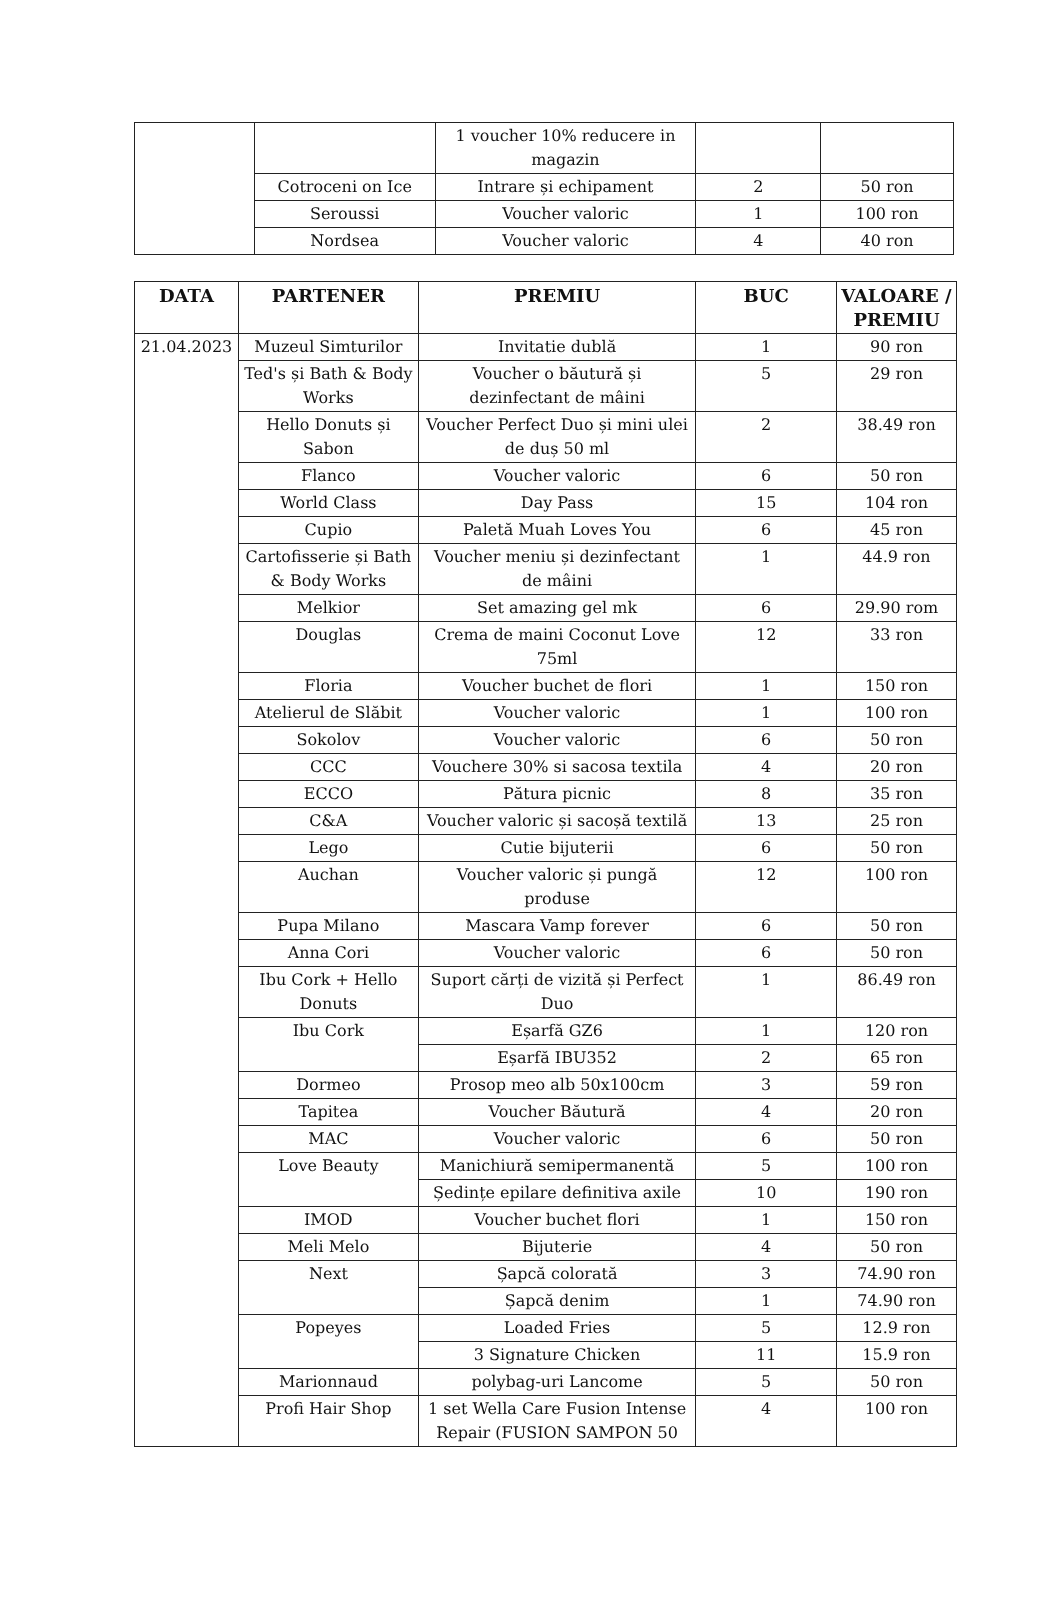| | | 1 voucher 10% reducere in magazin | | |
| | Cotroceni on Ice | Intrare și echipament | 2 | 50 ron |
| | Seroussi | Voucher valoric | 1 | 100 ron |
| | Nordsea | Voucher valoric | 4 | 40 ron |
| DATA | PARTENER | PREMIU | BUC | VALOARE / PREMIU |
| --- | --- | --- | --- | --- |
| 21.04.2023 | Muzeul Simturilor | Invitatie dublă | 1 | 90 ron |
| | Ted's și Bath & Body Works | Voucher o băutură și dezinfectant de mâini | 5 | 29 ron |
| | Hello Donuts și Sabon | Voucher Perfect Duo și mini ulei de duș 50 ml | 2 | 38.49 ron |
| | Flanco | Voucher valoric | 6 | 50 ron |
| | World Class | Day Pass | 15 | 104 ron |
| | Cupio | Paletă Muah Loves You | 6 | 45 ron |
| | Cartofisserie și Bath & Body Works | Voucher meniu și dezinfectant de mâini | 1 | 44.9 ron |
| | Melkior | Set amazing gel mk | 6 | 29.90 rom |
| | Douglas | Crema de maini Coconut Love 75ml | 12 | 33 ron |
| | Floria | Voucher buchet de flori | 1 | 150 ron |
| | Atelierul de Slăbit | Voucher valoric | 1 | 100 ron |
| | Sokolov | Voucher valoric | 6 | 50 ron |
| | CCC | Vouchere 30% si sacosa textila | 4 | 20 ron |
| | ECCO | Pătura picnic | 8 | 35 ron |
| | C&A | Voucher valoric și sacoșă textilă | 13 | 25 ron |
| | Lego | Cutie bijuterii | 6 | 50 ron |
| | Auchan | Voucher valoric și pungă produse | 12 | 100 ron |
| | Pupa Milano | Mascara Vamp forever | 6 | 50 ron |
| | Anna Cori | Voucher valoric | 6 | 50 ron |
| | Ibu Cork + Hello Donuts | Suport cărți de vizită și Perfect Duo | 1 | 86.49 ron |
| | Ibu Cork | Eșarfă GZ6 | 1 | 120 ron |
| | | Eșarfă IBU352 | 2 | 65 ron |
| | Dormeo | Prosop meo alb 50x100cm | 3 | 59 ron |
| | Tapitea | Voucher Băutură | 4 | 20 ron |
| | MAC | Voucher valoric | 6 | 50 ron |
| | Love Beauty | Manichiură semipermanentă | 5 | 100 ron |
| | | Ședințe epilare definitiva axile | 10 | 190 ron |
| | IMOD | Voucher buchet flori | 1 | 150 ron |
| | Meli Melo | Bijuterie | 4 | 50 ron |
| | Next | Șapcă colorată | 3 | 74.90 ron |
| | | Șapcă denim | 1 | 74.90 ron |
| | Popeyes | Loaded Fries | 5 | 12.9 ron |
| | | 3 Signature Chicken | 11 | 15.9 ron |
| | Marionnaud | polybag-uri Lancome | 5 | 50 ron |
| | Profi Hair Shop | 1 set Wella Care Fusion Intense Repair (FUSION SAMPON 50 | 4 | 100 ron |